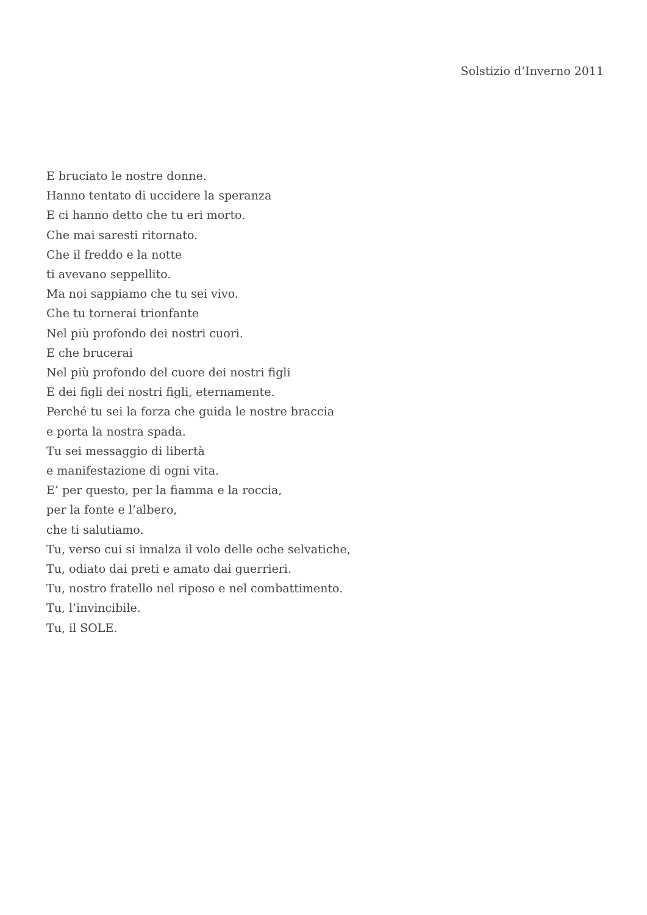Solstizio d’Inverno 2011
E bruciato le nostre donne.
Hanno tentato di uccidere la speranza
E ci hanno detto che tu eri morto.
Che mai saresti ritornato.
Che il freddo e la notte
ti avevano seppellito.
Ma noi sappiamo che tu sei vivo.
Che tu tornerai trionfante
Nel più profondo dei nostri cuori.
E che brucerai
Nel più profondo del cuore dei nostri figli
E dei figli dei nostri figli, eternamente.
Perché tu sei la forza che guida le nostre braccia
e porta la nostra spada.
Tu sei messaggio di libertà
e manifestazione di ogni vita.
E’ per questo, per la fiamma e la roccia,
per la fonte e l’albero,
che ti salutiamo.
Tu, verso cui si innalza il volo delle oche selvatiche,
Tu, odiato dai preti e amato dai guerrieri.
Tu, nostro fratello nel riposo e nel combattimento.
Tu, l’invincibile.
Tu, il SOLE.